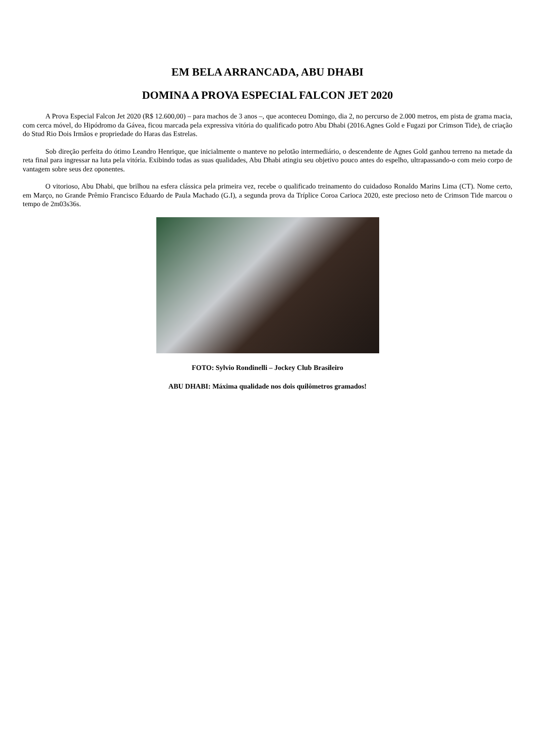EM BELA ARRANCADA, ABU DHABI
DOMINA A PROVA ESPECIAL FALCON JET 2020
A Prova Especial Falcon Jet 2020 (R$ 12.600,00) – para machos de 3 anos –, que aconteceu Domingo, dia 2, no percurso de 2.000 metros, em pista de grama macia, com cerca móvel, do Hipódromo da Gávea, ficou marcada pela expressiva vitória do qualificado potro Abu Dhabi (2016.Agnes Gold e Fugazi por Crimson Tide), de criação do Stud Rio Dois Irmãos e propriedade do Haras das Estrelas.
Sob direção perfeita do ótimo Leandro Henrique, que inicialmente o manteve no pelotão intermediário, o descendente de Agnes Gold ganhou terreno na metade da reta final para ingressar na luta pela vitória. Exibindo todas as suas qualidades, Abu Dhabi atingiu seu objetivo pouco antes do espelho, ultrapassando-o com meio corpo de vantagem sobre seus dez oponentes.
O vitorioso, Abu Dhabi, que brilhou na esfera clássica pela primeira vez, recebe o qualificado treinamento do cuidadoso Ronaldo Marins Lima (CT). Nome certo, em Março, no Grande Prêmio Francisco Eduardo de Paula Machado (G.I), a segunda prova da Tríplice Coroa Carioca 2020, este precioso neto de Crimson Tide marcou o tempo de 2m03s36s.
FOTO: Sylvio Rondinelli – Jockey Club Brasileiro
ABU DHABI: Máxima qualidade nos dois quilômetros gramados!